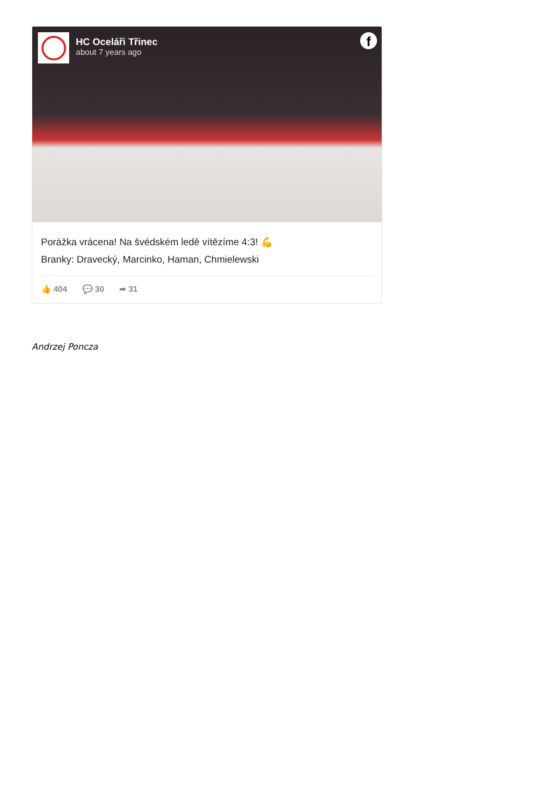HC Oceláři Třinec
about 7 years ago
f
Porážka vrácena! Na švédském ledě vítězíme 4:3! 💪
Branky: Dravecký, Marcinko, Haman, Chmielewski
👍 404 💬 30 ➦ 31
Andrzej Poncza